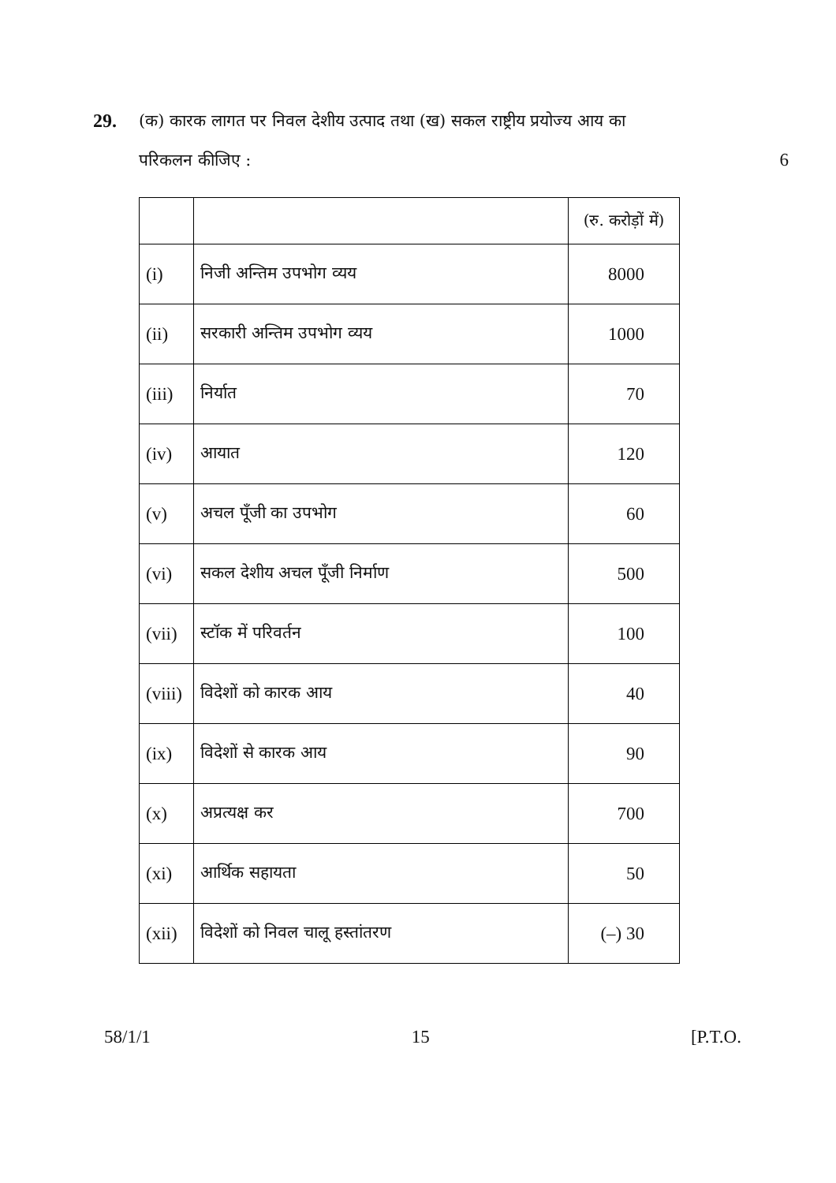29. (क) कारक लागत पर निवल देशीय उत्पाद तथा (ख) सकल राष्ट्रीय प्रयोज्य आय का
परिकलन कीजिए : 6
| | | (रु. करोड़ों में) |
| (i) | निजी अन्तिम उपभोग व्यय | 8000 |
| (ii) | सरकारी अन्तिम उपभोग व्यय | 1000 |
| (iii) | निर्यात | 70 |
| (iv) | आयात | 120 |
| (v) | अचल पूँजी का उपभोग | 60 |
| (vi) | सकल देशीय अचल पूँजी निर्माण | 500 |
| (vii) | स्टॉक में परिवर्तन | 100 |
| (viii) | विदेशों को कारक आय | 40 |
| (ix) | विदेशों से कारक आय | 90 |
| (x) | अप्रत्यक्ष कर | 700 |
| (xi) | आर्थिक सहायता | 50 |
| (xii) | विदेशों को निवल चालू हस्तांतरण | (–) 30 |
58/1/1 15 [P.T.O.